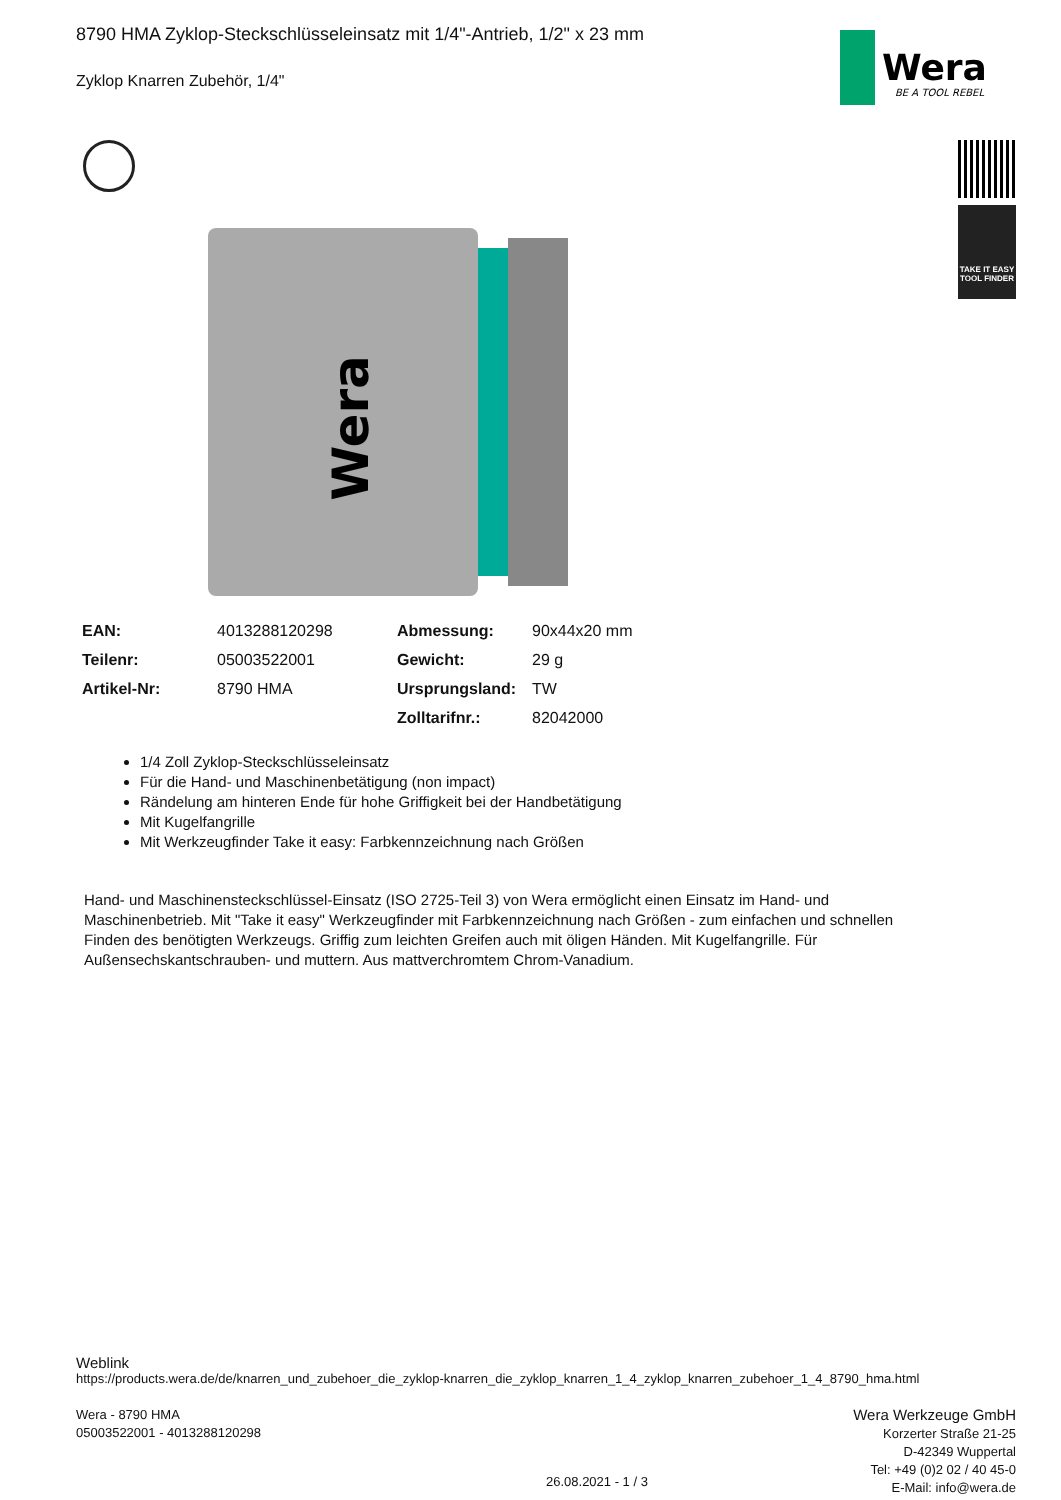8790 HMA Zyklop-Steckschlüsseleinsatz mit 1/4"-Antrieb, 1/2" x 23 mm
Zyklop Knarren Zubehör, 1/4"
Wera
BE A TOOL REBEL
TAKE IT EASY
TOOL FINDER
Wera
| EAN: | 4013288120298 | Abmessung: | 90x44x20 mm |
| Teilenr: | 05003522001 | Gewicht: | 29 g |
| Artikel-Nr: | 8790 HMA | Ursprungsland: | TW |
| | | Zolltarifnr.: | 82042000 |
1/4 Zoll Zyklop-Steckschlüsseleinsatz
Für die Hand- und Maschinenbetätigung (non impact)
Rändelung am hinteren Ende für hohe Griffigkeit bei der Handbetätigung
Mit Kugelfangrille
Mit Werkzeugfinder Take it easy: Farbkennzeichnung nach Größen
Hand- und Maschinensteckschlüssel-Einsatz (ISO 2725-Teil 3) von Wera ermöglicht einen Einsatz im Hand- und Maschinenbetrieb. Mit "Take it easy" Werkzeugfinder mit Farbkennzeichnung nach Größen - zum einfachen und schnellen Finden des benötigten Werkzeugs. Griffig zum leichten Greifen auch mit öligen Händen. Mit Kugelfangrille. Für Außensechskantschrauben- und muttern. Aus mattverchromtem Chrom-Vanadium.
Weblink
https://products.wera.de/de/knarren_und_zubehoer_die_zyklop-knarren_die_zyklop_knarren_1_4_zyklop_knarren_zubehoer_1_4_8790_hma.html
Wera - 8790 HMA
05003522001 - 4013288120298
Wera Werkzeuge GmbH
Korzerter Straße 21-25
D-42349 Wuppertal
Tel: +49 (0)2 02 / 40 45-0
E-Mail: info@wera.de
26.08.2021 - 1 / 3